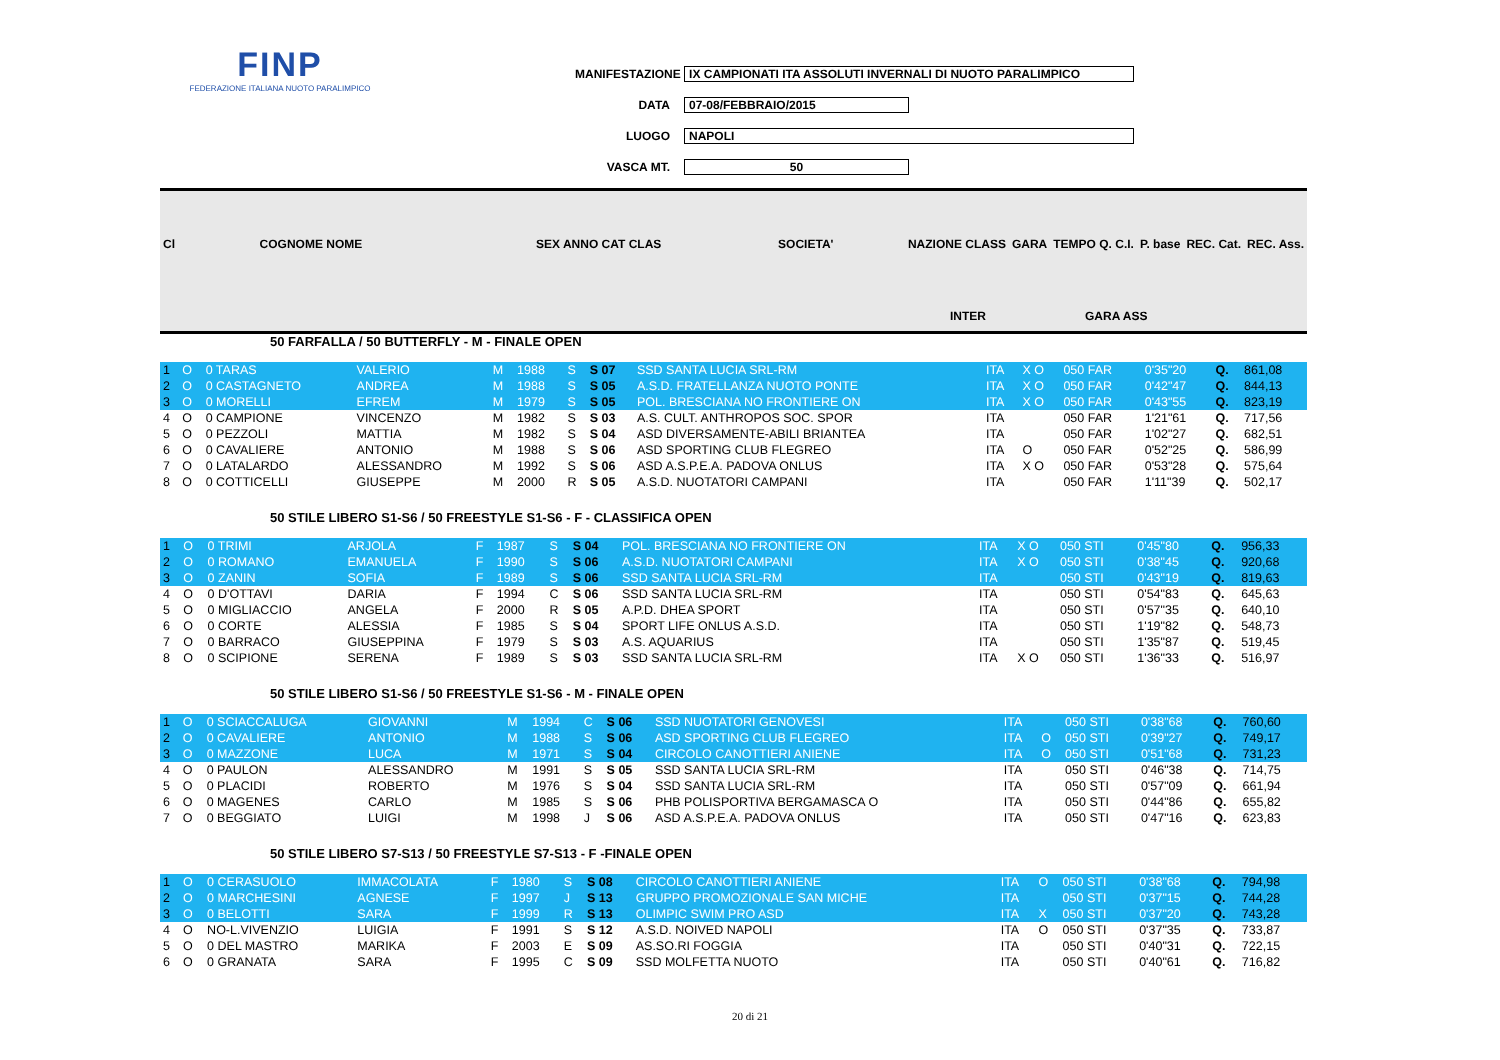FINP
FEDERAZIONE ITALIANA NUOTO PARALIMPICO
MANIFESTAZIONE IX CAMPIONATI ITA ASSOLUTI INVERNALI DI NUOTO PARALIMPICO
DATA 07-08/FEBBRAIO/2015
LUOGO NAPOLI
VASCA MT. 50
| Cl | COGNOME NOME | SEX ANNO CAT CLAS | SOCIETA' | NAZIONE CLASS | GARA | TEMPO Q. C.I. | P. base | REC. Cat. | REC. Ass. |
INTER GARA ASS
50 FARFALLA / 50 BUTTERFLY - M - FINALE OPEN
| 1 | O | 0 TARAS | VALERIO | M | 1988 | S | S 07 | SSD SANTA LUCIA SRL-RM | ITA | X O | 050 FAR | 0'35"20 | Q. | 861,08 |
| 2 | O | 0 CASTAGNETO | ANDREA | M | 1988 | S | S 05 | A.S.D. FRATELLANZA NUOTO PONTE | ITA | X O | 050 FAR | 0'42"47 | Q. | 844,13 |
| 3 | O | 0 MORELLI | EFREM | M | 1979 | S | S 05 | POL. BRESCIANA NO FRONTIERE ON | ITA | X O | 050 FAR | 0'43"55 | Q. | 823,19 |
| 4 | O | 0 CAMPIONE | VINCENZO | M | 1982 | S | S 03 | A.S. CULT. ANTHROPOS SOC. SPOR | ITA | | 050 FAR | 1'21"61 | Q. | 717,56 |
| 5 | O | 0 PEZZOLI | MATTIA | M | 1982 | S | S 04 | ASD DIVERSAMENTE-ABILI BRIANTEA | ITA | | 050 FAR | 1'02"27 | Q. | 682,51 |
| 6 | O | 0 CAVALIERE | ANTONIO | M | 1988 | S | S 06 | ASD SPORTING CLUB FLEGREO | ITA | O | 050 FAR | 0'52"25 | Q. | 586,99 |
| 7 | O | 0 LATALARDO | ALESSANDRO | M | 1992 | S | S 06 | ASD A.S.P.E.A. PADOVA ONLUS | ITA | X O | 050 FAR | 0'53"28 | Q. | 575,64 |
| 8 | O | 0 COTTICELLI | GIUSEPPE | M | 2000 | R | S 05 | A.S.D. NUOTATORI CAMPANI | ITA | | 050 FAR | 1'11"39 | Q. | 502,17 |
50 STILE LIBERO S1-S6 / 50 FREESTYLE S1-S6 - F - CLASSIFICA OPEN
| 1 | O | 0 TRIMI | ARJOLA | F | 1987 | S | S 04 | POL. BRESCIANA NO FRONTIERE ON | ITA | X O | 050 STI | 0'45"80 | Q. | 956,33 |
| 2 | O | 0 ROMANO | EMANUELA | F | 1990 | S | S 06 | A.S.D. NUOTATORI CAMPANI | ITA | X O | 050 STI | 0'38"45 | Q. | 920,68 |
| 3 | O | 0 ZANIN | SOFIA | F | 1989 | S | S 06 | SSD SANTA LUCIA SRL-RM | ITA | | 050 STI | 0'43"19 | Q. | 819,63 |
| 4 | O | 0 D'OTTAVI | DARIA | F | 1994 | C | S 06 | SSD SANTA LUCIA SRL-RM | ITA | | 050 STI | 0'54"83 | Q. | 645,63 |
| 5 | O | 0 MIGLIACCIO | ANGELA | F | 2000 | R | S 05 | A.P.D. DHEA SPORT | ITA | | 050 STI | 0'57"35 | Q. | 640,10 |
| 6 | O | 0 CORTE | ALESSIA | F | 1985 | S | S 04 | SPORT LIFE ONLUS A.S.D. | ITA | | 050 STI | 1'19"82 | Q. | 548,73 |
| 7 | O | 0 BARRACO | GIUSEPPINA | F | 1979 | S | S 03 | A.S. AQUARIUS | ITA | | 050 STI | 1'35"87 | Q. | 519,45 |
| 8 | O | 0 SCIPIONE | SERENA | F | 1989 | S | S 03 | SSD SANTA LUCIA SRL-RM | ITA | X O | 050 STI | 1'36"33 | Q. | 516,97 |
50 STILE LIBERO S1-S6 / 50 FREESTYLE S1-S6 - M - FINALE OPEN
| 1 | O | 0 SCIACCALUGA | GIOVANNI | M | 1994 | C | S 06 | SSD NUOTATORI GENOVESI | ITA | | 050 STI | 0'38"68 | Q. | 760,60 |
| 2 | O | 0 CAVALIERE | ANTONIO | M | 1988 | S | S 06 | ASD SPORTING CLUB FLEGREO | ITA | O | 050 STI | 0'39"27 | Q. | 749,17 |
| 3 | O | 0 MAZZONE | LUCA | M | 1971 | S | S 04 | CIRCOLO CANOTTIERI ANIENE | ITA | O | 050 STI | 0'51"68 | Q. | 731,23 |
| 4 | O | 0 PAULON | ALESSANDRO | M | 1991 | S | S 05 | SSD SANTA LUCIA SRL-RM | ITA | | 050 STI | 0'46"38 | Q. | 714,75 |
| 5 | O | 0 PLACIDI | ROBERTO | M | 1976 | S | S 04 | SSD SANTA LUCIA SRL-RM | ITA | | 050 STI | 0'57"09 | Q. | 661,94 |
| 6 | O | 0 MAGENES | CARLO | M | 1985 | S | S 06 | PHB POLISPORTIVA BERGAMASCA O | ITA | | 050 STI | 0'44"86 | Q. | 655,82 |
| 7 | O | 0 BEGGIATO | LUIGI | M | 1998 | J | S 06 | ASD A.S.P.E.A. PADOVA ONLUS | ITA | | 050 STI | 0'47"16 | Q. | 623,83 |
50 STILE LIBERO S7-S13 / 50 FREESTYLE S7-S13 - F -FINALE OPEN
| 1 | O | 0 CERASUOLO | IMMACOLATA | F | 1980 | S | S 08 | CIRCOLO CANOTTIERI ANIENE | ITA | O | 050 STI | 0'38"68 | Q. | 794,98 |
| 2 | O | 0 MARCHESINI | AGNESE | F | 1997 | J | S 13 | GRUPPO PROMOZIONALE SAN MICHE | ITA | | 050 STI | 0'37"15 | Q. | 744,28 |
| 3 | O | 0 BELOTTI | SARA | F | 1999 | R | S 13 | OLIMPIC SWIM PRO ASD | ITA | X | 050 STI | 0'37"20 | Q. | 743,28 |
| 4 | O | NO-L.VIVENZIO | LUIGIA | F | 1991 | S | S 12 | A.S.D. NOIVED NAPOLI | ITA | O | 050 STI | 0'37"35 | Q. | 733,87 |
| 5 | O | 0 DEL MASTRO | MARIKA | F | 2003 | E | S 09 | AS.SO.RI FOGGIA | ITA | | 050 STI | 0'40"31 | Q. | 722,15 |
| 6 | O | 0 GRANATA | SARA | F | 1995 | C | S 09 | SSD MOLFETTA NUOTO | ITA | | 050 STI | 0'40"61 | Q. | 716,82 |
20 di 21